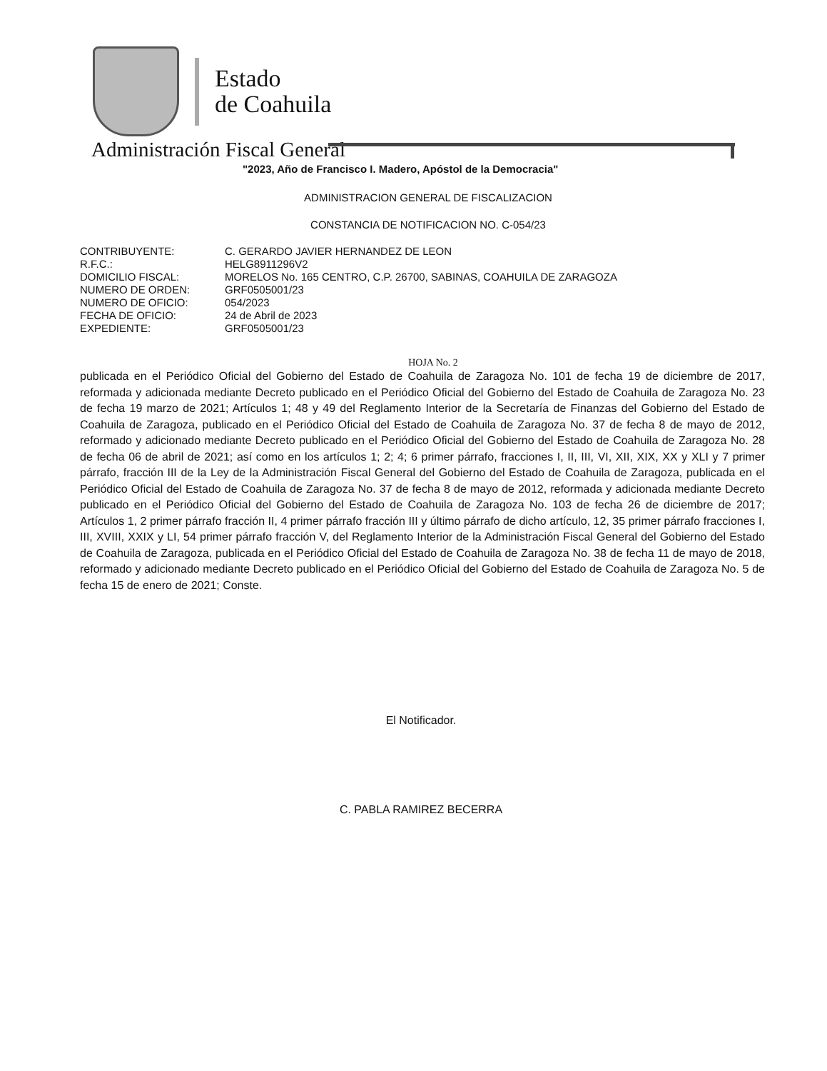Estado
de Coahuila
Administración Fiscal General
"2023, Año de Francisco I. Madero, Apóstol de la Democracia"
ADMINISTRACION GENERAL DE FISCALIZACION
CONSTANCIA DE NOTIFICACION NO. C-054/23
| CONTRIBUYENTE: | C. GERARDO JAVIER HERNANDEZ DE LEON |
| R.F.C.: | HELG8911296V2 |
| DOMICILIO FISCAL: | MORELOS No. 165 CENTRO, C.P. 26700, SABINAS, COAHUILA DE ZARAGOZA |
| NUMERO DE ORDEN: | GRF0505001/23 |
| NUMERO DE OFICIO: | 054/2023 |
| FECHA DE OFICIO: | 24 de Abril de 2023 |
| EXPEDIENTE: | GRF0505001/23 |
HOJA No. 2
publicada en el Periódico Oficial del Gobierno del Estado de Coahuila de Zaragoza No. 101 de fecha 19 de diciembre de 2017, reformada y adicionada mediante Decreto publicado en el Periódico Oficial del Gobierno del Estado de Coahuila de Zaragoza No. 23 de fecha 19 marzo de 2021; Artículos 1; 48 y 49 del Reglamento Interior de la Secretaría de Finanzas del Gobierno del Estado de Coahuila de Zaragoza, publicado en el Periódico Oficial del Estado de Coahuila de Zaragoza No. 37 de fecha 8 de mayo de 2012, reformado y adicionado mediante Decreto publicado en el Periódico Oficial del Gobierno del Estado de Coahuila de Zaragoza No. 28 de fecha 06 de abril de 2021; así como en los artículos 1; 2; 4; 6 primer párrafo, fracciones I, II, III, VI, XII, XIX, XX y XLI y 7 primer párrafo, fracción III de la Ley de la Administración Fiscal General del Gobierno del Estado de Coahuila de Zaragoza, publicada en el Periódico Oficial del Estado de Coahuila de Zaragoza No. 37 de fecha 8 de mayo de 2012, reformada y adicionada mediante Decreto publicado en el Periódico Oficial del Gobierno del Estado de Coahuila de Zaragoza No. 103 de fecha 26 de diciembre de 2017; Artículos 1, 2 primer párrafo fracción II, 4 primer párrafo fracción III y último párrafo de dicho artículo, 12, 35 primer párrafo fracciones I, III, XVIII, XXIX y LI, 54 primer párrafo fracción V, del Reglamento Interior de la Administración Fiscal General del Gobierno del Estado de Coahuila de Zaragoza, publicada en el Periódico Oficial del Estado de Coahuila de Zaragoza No. 38 de fecha 11 de mayo de 2018, reformado y adicionado mediante Decreto publicado en el Periódico Oficial del Gobierno del Estado de Coahuila de Zaragoza No. 5 de fecha 15 de enero de 2021; Conste.
El Notificador.
C. PABLA RAMIREZ BECERRA